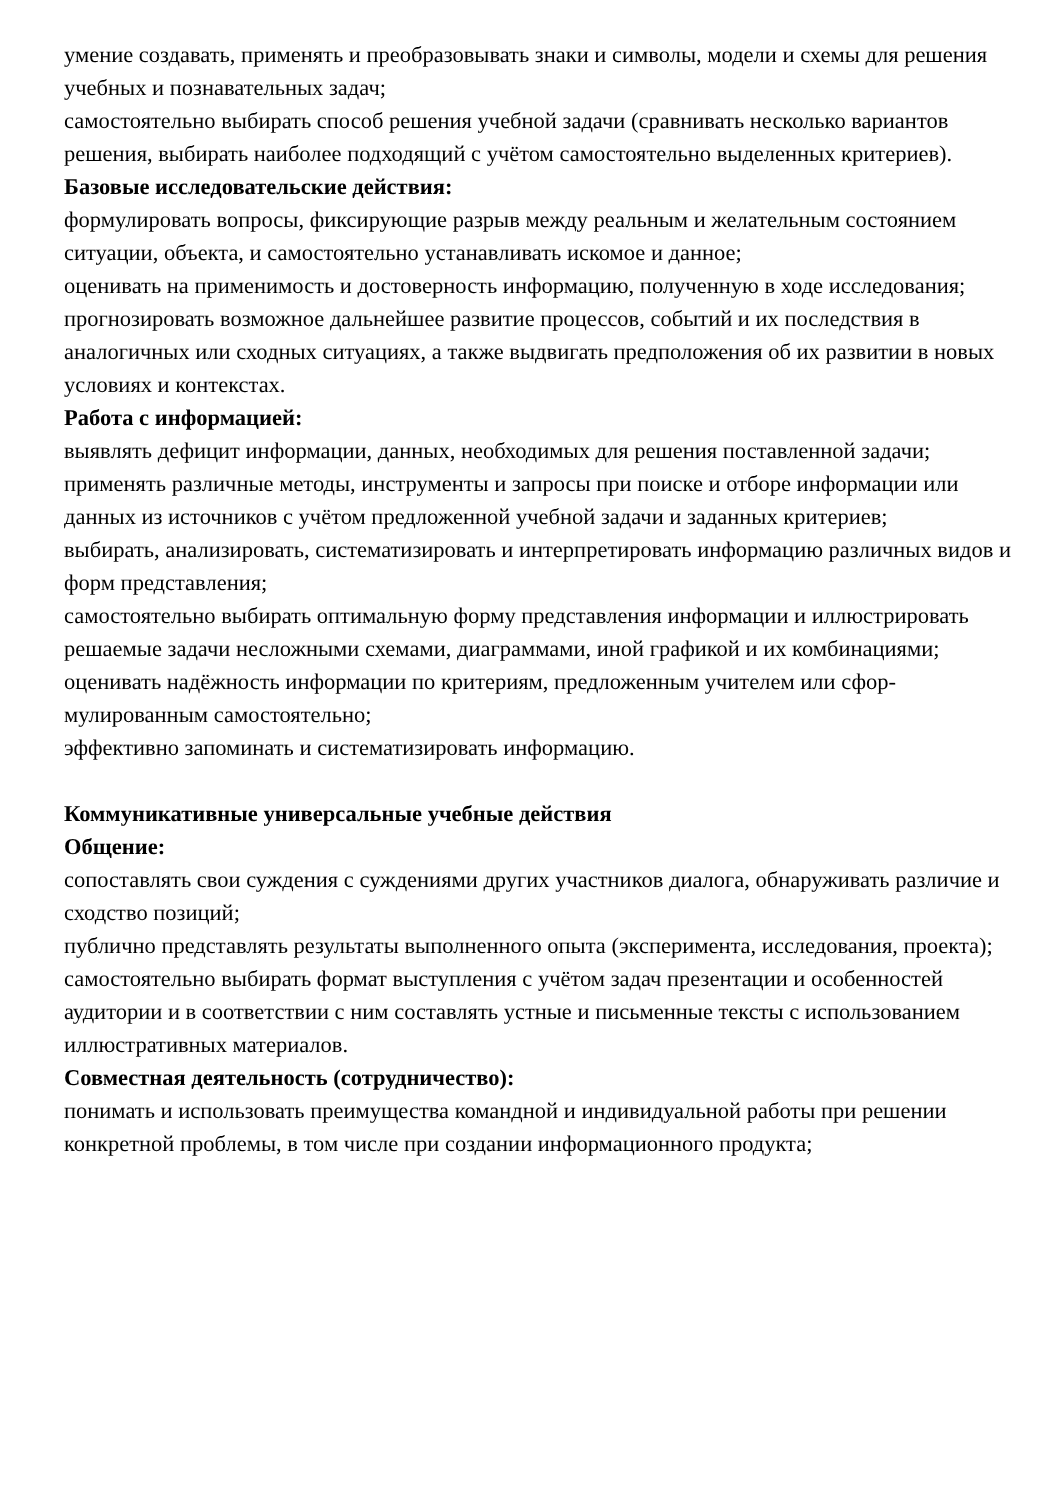умение создавать, применять и преобразовывать знаки и символы, модели и схемы для решения учебных и познавательных задач;
самостоятельно выбирать способ решения учебной задачи (сравнивать несколько вари­антов решения, выбирать наиболее подходящий с учётом самостоятельно выделенных критериев).
Базовые исследовательские действия:
формулировать вопросы, фиксирующие разрыв между реальным и желательным состо­янием ситуации, объекта, и самостоятельно устанавливать искомое и данное;
оценивать на применимость и достоверность информацию, полученную в ходе исследо­вания;
прогнозировать возможное дальнейшее развитие процессов, событий и их последствия в аналогичных или сходных ситуациях, а также выдвигать предположения об их разви­тии в новых условиях и контекстах.
Работа с информацией:
выявлять дефицит информации, данных, необходимых для решения поставленной зада­чи;
применять различные методы, инструменты и запросы при поиске и отборе информа­ции или данных из источников с учётом предложенной учебной задачи и заданных кри­териев;
выбирать, анализировать, систематизировать и интерпретировать информацию различ­ных видов и форм представления;
самостоятельно выбирать оптимальную форму представления информации и иллюстри­ровать решаемые задачи несложными схемами, диаграммами, иной графикой и их ком­бинациями;
оценивать надёжность информации по критериям, предложенным учителем или сфор­мулированным самостоятельно;
эффективно запоминать и систематизировать информацию.
Коммуникативные универсальные учебные действия
Общение:
сопоставлять свои суждения с суждениями других участников диалога, обнаруживать различие и сходство позиций;
публично представлять результаты выполненного опыта (эксперимента, исследования, проекта);
самостоятельно выбирать формат выступления с учётом задач презентации и особенно­стей аудитории и в соответствии с ним составлять устные и письменные тексты с ис­пользованием иллюстративных материалов.
Совместная деятельность (сотрудничество):
понимать и использовать преимущества командной и индивидуальной работы при ре­шении конкретной проблемы, в том числе при создании информационного продукта;